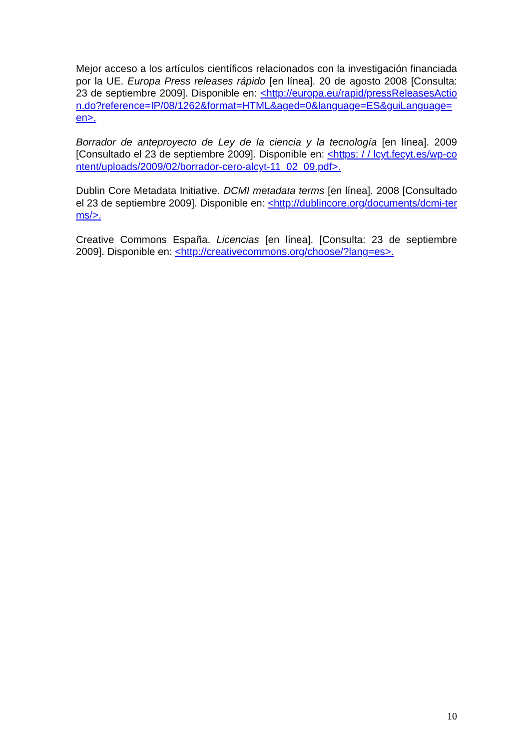Mejor acceso a los artículos científicos relacionados con la investigación financiada por la UE. Europa Press releases rápido [en línea]. 20 de agosto 2008 [Consulta: 23 de septiembre 2009]. Disponible en: <http://europa.eu/rapid/pressReleasesAction.do?reference=IP/08/1262&format=HTML&aged=0&language=ES&guiLanguage=en>.
Borrador de anteproyecto de Ley de la ciencia y la tecnología [en línea]. 2009 [Consultado el 23 de septiembre 2009]. Disponible en: <https: / / lcyt.fecyt.es/wp-content/uploads/2009/02/borrador-cero-alcyt-11_02_09.pdf>.
Dublin Core Metadata Initiative. DCMI metadata terms [en línea]. 2008 [Consultado el 23 de septiembre 2009]. Disponible en: <http://dublincore.org/documents/dcmi-terms/>.
Creative Commons España. Licencias [en línea]. [Consulta: 23 de septiembre 2009]. Disponible en: <http://creativecommons.org/choose/?lang=es>.
10